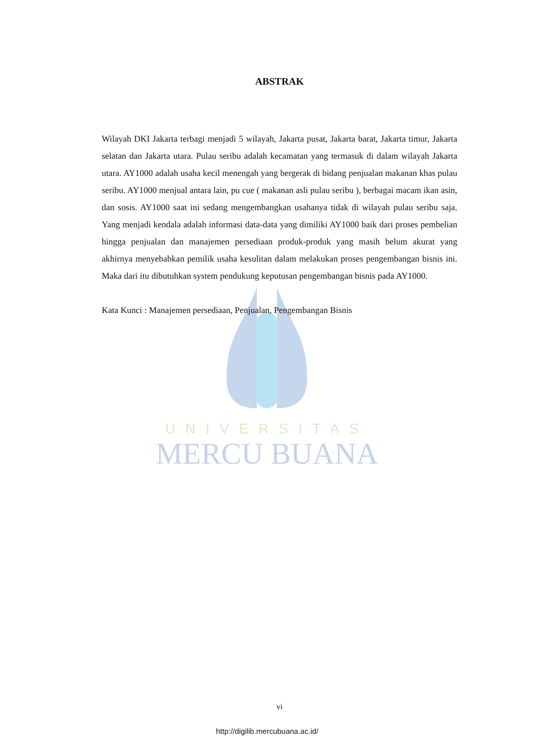UNIVERSITAS
MERCU BUANA
ABSTRAK
Wilayah DKI Jakarta terbagi menjadi 5 wilayah, Jakarta pusat, Jakarta barat, Jakarta timur, Jakarta selatan dan Jakarta utara. Pulau seribu adalah kecamatan yang termasuk di dalam wilayah Jakarta utara. AY1000 adalah usaha kecil menengah yang bergerak di bidang penjualan makanan khas pulau seribu. AY1000 menjual antara lain, pu cue ( makanan asli pulau seribu ), berbagai macam ikan asin, dan sosis. AY1000 saat ini sedang mengembangkan usahanya tidak di wilayah pulau seribu saja. Yang menjadi kendala adalah informasi data-data yang dimiliki AY1000 baik dari proses pembelian hingga penjualan dan manajemen persediaan produk-produk yang masih belum akurat yang akhirnya menyebabkan pemilik usaha kesulitan dalam melakukan proses pengembangan bisnis ini. Maka dari itu dibutuhkan system pendukung keputusan pengembangan bisnis pada AY1000.
Kata Kunci : Manajemen persediaan, Penjualan, Pengembangan Bisnis
vi
http://digilib.mercubuana.ac.id/